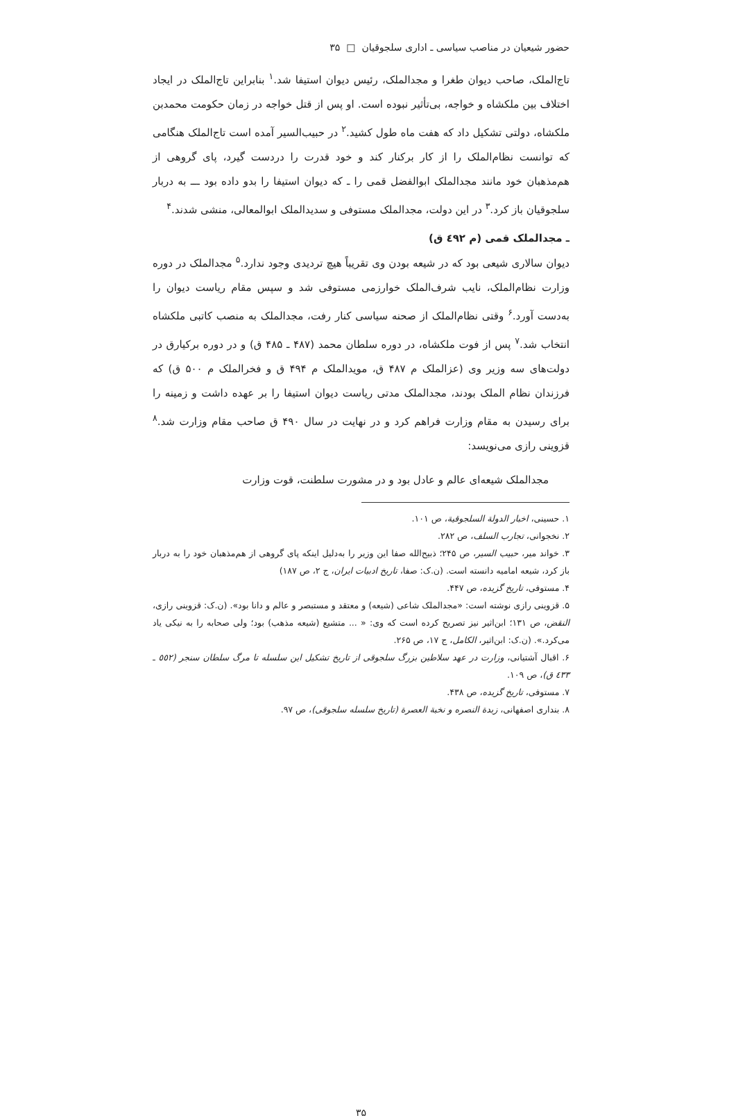حضور شیعیان در مناصب سیاسی ـ اداری سلجوقیان □ ۳۵
تاج‌الملک، صاحب دیوان طغرا و مجدالملک، رئیس دیوان استیفا شد.<sup>۱</sup> بنابراین تاج‌الملک در ایجاد اختلاف بین ملکشاه و خواجه، بی‌تأثیر نبوده است. او پس از قتل خواجه در زمان حکومت محمدبن ملکشاه، دولتی تشکیل داد که هفت ماه طول کشید.<sup>۲</sup> در حبیب‌السیر آمده است تاج‌الملک هنگامی که توانست نظام‌الملک را از کار برکنار کند و خود قدرت را دردست گیرد، پای گروهی از هم‌مذهبان خود مانند مجدالملک ابوالفضل قمی را ـ که دیوان استیفا را بدو داده بود ـــ به دربار سلجوقیان باز کرد.<sup>۳</sup> در این دولت، مجدالملک مستوفی و سدیدالملک ابوالمعالی، منشی شدند.<sup>۴</sup>
ـ مجدالملک قمی (م ٤٩٢ ق)
دیوان سالاری شیعی بود که در شیعه بودن وی تقریباً هیچ تردیدی وجود ندارد.<sup>۵</sup> مجدالملک در دوره وزارت نظام‌الملک، نایب شرف‌الملک خوارزمی مستوفی شد و سپس مقام ریاست دیوان را به‌دست آورد.<sup>۶</sup> وقتی نظام‌الملک از صحنه سیاسی کنار رفت، مجدالملک به منصب کاتبی ملکشاه انتخاب شد.<sup>۷</sup> پس از فوت ملکشاه، در دوره سلطان محمد (۴۸۷ ـ ۴۸۵ ق) و در دوره برکیارق در دولت‌های سه وزیر وی (عزالملک م ۴۸۷ ق، مویدالملک م ۴۹۴ ق و فخرالملک م ۵۰۰ ق) که فرزندان نظام الملک بودند، مجدالملک مدتی ریاست دیوان استیفا را بر عهده داشت و زمینه را برای رسیدن به مقام وزارت فراهم کرد و در نهایت در سال ۴۹۰ ق صاحب مقام وزارت شد.<sup>۸</sup> قزوینی رازی می‌نویسد:
مجدالملک شیعه‌ای عالم و عادل بود و در مشورت سلطنت، قوت وزارت
۱. حسینی، اخبار الدولة السلجوقیة، ص ۱۰۱.
۲. نخجوانی، تجارب السلف، ص ۲۸۲.
۳. خواند میر، حبیب السیر، ص ۲۴۵؛ ذبیح‌الله صفا این وزیر را به‌دلیل اینکه پای گروهی از هم‌مذهبان خود را به دربار باز کرد، شیعه امامیه دانسته است. (ن.ک: صفا، تاریخ ادبیات ایران، ج ۲، ص ۱۸۷)
۴. مستوفی، تاریخ گزیده، ص ۴۴۷.
۵. قزوینی رازی نوشته است: «مجدالملک شاعی (شیعه) و معتقد و مستبصر و عالم و دانا بود». (ن.ک: قزوینی رازی، النقض، ص ۱۳۱؛ ابن‌اثیر نیز تصریح کرده است که وی: « ... متشیع (شیعه مذهب) بود؛ ولی صحابه را به نیکی یاد می‌کرد.». (ن.ک: ابن‌اثیر، الکامل، ج ۱۷، ص ۲۶۵.
۶. اقبال آشتیانی، وزارت در عهد سلاطین بزرگ سلجوقی از تاریخ تشکیل این سلسله تا مرگ سلطان سنجر (٥٥٢ ـ ٤٣٣ ق)، ص ۱۰۹.
۷. مستوفی، تاریخ گزیده، ص ۴۳۸.
۸. بنداری اصفهانی، زبدة النصره و نخبة العصرة (تاریخ سلسله سلجوقی)، ص ۹۷.
۳۵